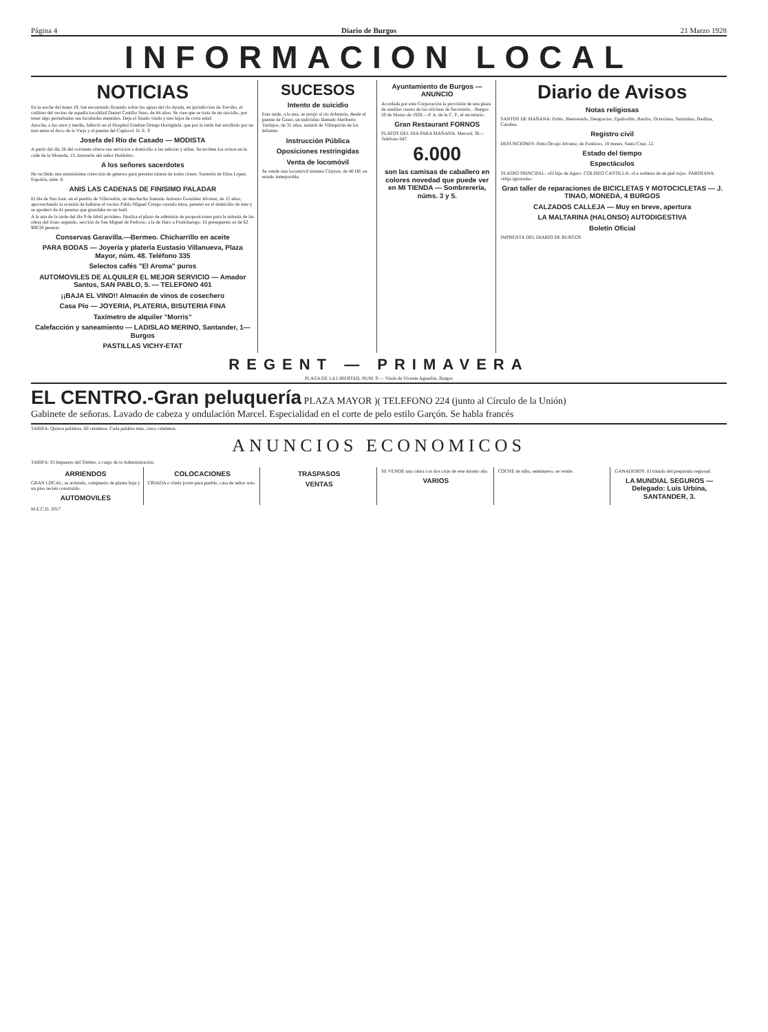Página 4 Diario de Burgos 21 Marzo 1928
INFORMACION LOCAL
NOTICIAS
En la noche del lunes 19, fué encontrado flotando sobre las aguas del río Ayuda, en jurisdicción de Treviño, el cadáver del vecino de aquella localidad Daniel Castillo Suso, de 44 años. Se cree que se trata de un suicidio, por tener algo perturbadas sus facultades mentales. Deja el finado viuda y tres hijos de corta edad.
Anoche, a las once y media, falleció en el Hospital Esteban Ortega Hortigüela, que por la tarde fué arrollado por un tren entre el Arco de la Vieja y el puente del Capiscol. D. E. P.
Josefa del Río de Casado — MODISTA
A partir del día 26 del corriente ofrece sus servicios a domicilio a las señoras y niñas. Se reciben los avisos en la calle de la Moneda, 13, tintorería del señor Huidobro.
A los señores sacerdotes
He recibido una extensísima colección de géneros para prendas talares de todas clases. Sastrería de Elías López, Espolón, núm. 8.
ANIS LAS CADENAS DE FINISIMO PALADAR
El día de San José, en el pueblo de Villavedón, un muchacho llamado Antonio González Alvarez, de 15 años, aprovechando la ocasión de hallarse el vecino Pablo Miguel Crespo oyendo misa, penetró en el domicilio de éste y se apoderó de 41 pesetas que guardaba en un baúl.
A la una de la tarde del día 9 de Abril próximo, finaliza el plazo de admisión de proposiciones para la subasta de las obras del trozo segundo, sección de San Miguel de Pedroso, a la de Haro a Pradoluengo. El presupuesto es de 62 900'26 pesetas.
Conservas Garavilla.—Bermeo. Chicharrillo en aceite
PARA BODAS — Joyería y platería Eustasio Villanueva, Plaza Mayor, núm. 48. Teléfono 335
Selectos cafés "El Aroma" puros
AUTOMOVILES DE ALQUILER EL MEJOR SERVICIO — Amador Santos, SAN PABLO, 5. — TELEFONO 401
¡¡BAJA EL VINO!! Almacén de vinos de cosechero
Casa Pío — JOYERIA, PLATERIA, BISUTERIA FINA
Taxímetro de alquiler "Morris"
Calefacción y saneamiento — LADISLAO MERINO, Santander, 1—Burgos
PASTILLAS VICHY-ETAT
SUCESOS
Intento de suicidio
Esta tarde, a la una, se arrojó al río Arlanzón, desde el puente de Gaset, un individuo llamado Heriberto Tardajos, de 31 años, natural de Villaquirán de los Infantes.
Instrucción Pública
Oposiciones restringidas
Venta de locomóvil
Se vende una locomóvil sistema Clayton, de 40 HP, en estado inmejorable.
Ayuntamiento de Burgos — ANUNCIO
Acordada por esta Corporación la provisión de una plaza de auxiliar cuarto de las oficinas de Secretaría... Burgos 20 de Marzo de 1928.—P. A. de la C. P., el secretario.
Gran Restaurant FORNOS
PLATOS DEL DIA PARA MAÑANA. Merced, 36.--Teléfono 647.
6.000
son las camisas de caballero en colores novedad que puede ver en MI TIENDA — Sombrerería, núms. 3 y 5.
Diario de Avisos
Notas religiosas
SANTOS DE MAÑANA: Pablo, Bienvenido, Deogracias, Epafrodito, Basilio, Octaviano, Saturnino, Basilisa, Catalina.
Registro civil
DEFUNCIONES: Petra Orcajo Alvarez, de Fontioso, 18 meses, Santa Cruz, 12.
Estado del tiempo
Espectáculos
TEATRO PRINCIPAL: «El hijo de Agar». COLISEO CASTILLA: «La nobleza de un piel roja». PARISIANA: «Hija ignorada».
Gran taller de reparaciones de BICICLETAS Y MOTOCICLETAS — J. TINAO, MONEDA, 4 BURGOS
CALZADOS CALLEJA — Muy en breve, apertura
LA MALTARINA (HALONSO) AUTODIGESTIVA
Boletín Oficial
IMPRENTA DEL DIARIO DE BURGOS
REGENT — PRIMAVERA
PLAZA DE LA LIBERTAD, NUM. 9 — Viuda de Vicente Aguadón, Burgos
EL CENTRO.-Gran peluquería PLAZA MAYOR )( TELEFONO 224 (junto al Círculo de la Unión)
Gabinete de señoras. Lavado de cabeza y ondulación Marcel. Especialidad en el corte de pelo estilo Garçón. Se habla francés
TARIFA: Quince palabras, 60 céntimos. Cada palabra más, cinco céntimos.
ANUNCIOS ECONOMICOS
TARIFA: El Impuesto del Timbre, a cargo de la Administración.
ARRIENDOS
GRAN LOCAL, se arrienda, compuesto de planta baja y un piso recién construído.
AUTOMOVILES
COLOCACIONES
CRIADA o viuda joven para pueblo, casa de señor solo.
TRASPASOS
VENTAS
SE VENDE una cabra con dos crías de este mismo año.
VARIOS
COCHE de niño, seminuevo, se vende.
GANADEROS. El triunfo del preparado regional.
LA MUNDIAL SEGUROS — Delegado: Luis Urbina, SANTANDER, 3.
M.E.C.D. 2017